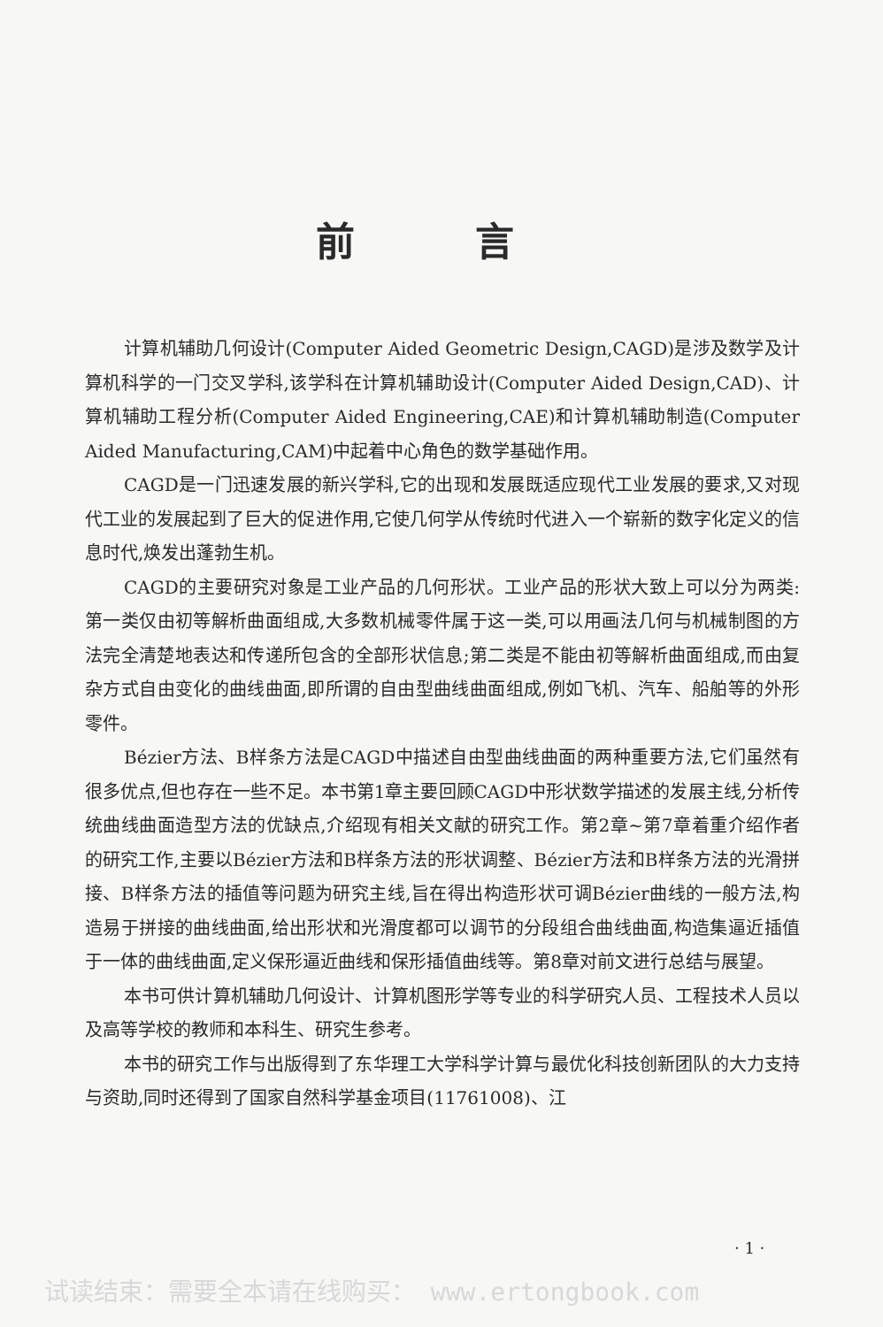前 言
计算机辅助几何设计(Computer Aided Geometric Design,CAGD)是涉及数学及计算机科学的一门交叉学科,该学科在计算机辅助设计(Computer Aided Design,CAD)、计算机辅助工程分析(Computer Aided Engineering,CAE)和计算机辅助制造(Computer Aided Manufacturing,CAM)中起着中心角色的数学基础作用。
CAGD是一门迅速发展的新兴学科,它的出现和发展既适应现代工业发展的要求,又对现代工业的发展起到了巨大的促进作用,它使几何学从传统时代进入一个崭新的数字化定义的信息时代,焕发出蓬勃生机。
CAGD的主要研究对象是工业产品的几何形状。工业产品的形状大致上可以分为两类:第一类仅由初等解析曲面组成,大多数机械零件属于这一类,可以用画法几何与机械制图的方法完全清楚地表达和传递所包含的全部形状信息;第二类是不能由初等解析曲面组成,而由复杂方式自由变化的曲线曲面,即所谓的自由型曲线曲面组成,例如飞机、汽车、船舶等的外形零件。
Bézier方法、B样条方法是CAGD中描述自由型曲线曲面的两种重要方法,它们虽然有很多优点,但也存在一些不足。本书第1章主要回顾CAGD中形状数学描述的发展主线,分析传统曲线曲面造型方法的优缺点,介绍现有相关文献的研究工作。第2章~第7章着重介绍作者的研究工作,主要以Bézier方法和B样条方法的形状调整、Bézier方法和B样条方法的光滑拼接、B样条方法的插值等问题为研究主线,旨在得出构造形状可调Bézier曲线的一般方法,构造易于拼接的曲线曲面,给出形状和光滑度都可以调节的分段组合曲线曲面,构造集逼近插值于一体的曲线曲面,定义保形逼近曲线和保形插值曲线等。第8章对前文进行总结与展望。
本书可供计算机辅助几何设计、计算机图形学等专业的科学研究人员、工程技术人员以及高等学校的教师和本科生、研究生参考。
本书的研究工作与出版得到了东华理工大学科学计算与最优化科技创新团队的大力支持与资助,同时还得到了国家自然科学基金项目(11761008)、江
· 1 ·
试读结束：需要全本请在线购买： www.ertongbook.com